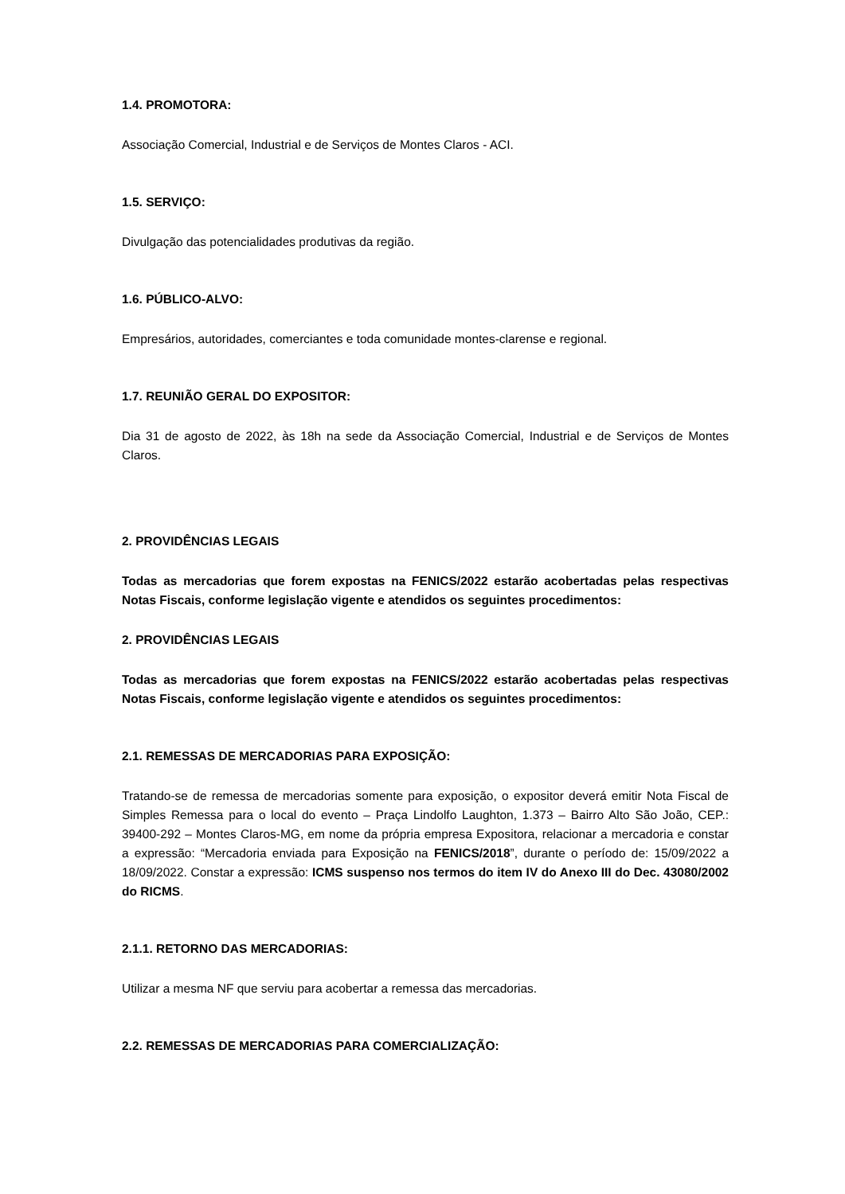1.4. PROMOTORA:
Associação Comercial, Industrial e de Serviços de Montes Claros - ACI.
1.5. SERVIÇO:
Divulgação das potencialidades produtivas da região.
1.6. PÚBLICO-ALVO:
Empresários, autoridades, comerciantes e toda comunidade montes-clarense e regional.
1.7. REUNIÃO GERAL DO EXPOSITOR:
Dia 31 de agosto de 2022, às 18h na sede da Associação Comercial, Industrial e de Serviços de Montes Claros.
2. PROVIDÊNCIAS LEGAIS
Todas as mercadorias que forem expostas na FENICS/2022 estarão acobertadas pelas respectivas Notas Fiscais, conforme legislação vigente e atendidos os seguintes procedimentos:
2. PROVIDÊNCIAS LEGAIS
Todas as mercadorias que forem expostas na FENICS/2022 estarão acobertadas pelas respectivas Notas Fiscais, conforme legislação vigente e atendidos os seguintes procedimentos:
2.1. REMESSAS DE MERCADORIAS PARA EXPOSIÇÃO:
Tratando-se de remessa de mercadorias somente para exposição, o expositor deverá emitir Nota Fiscal de Simples Remessa para o local do evento – Praça Lindolfo Laughton, 1.373 – Bairro Alto São João, CEP.: 39400-292 – Montes Claros-MG, em nome da própria empresa Expositora, relacionar a mercadoria e constar a expressão: “Mercadoria enviada para Exposição na FENICS/2018”, durante o período de: 15/09/2022 a 18/09/2022. Constar a expressão: ICMS suspenso nos termos do item IV do Anexo III do Dec. 43080/2002 do RICMS.
2.1.1. RETORNO DAS MERCADORIAS:
Utilizar a mesma NF que serviu para acobertar a remessa das mercadorias.
2.2. REMESSAS DE MERCADORIAS PARA COMERCIALIZAÇÃO: